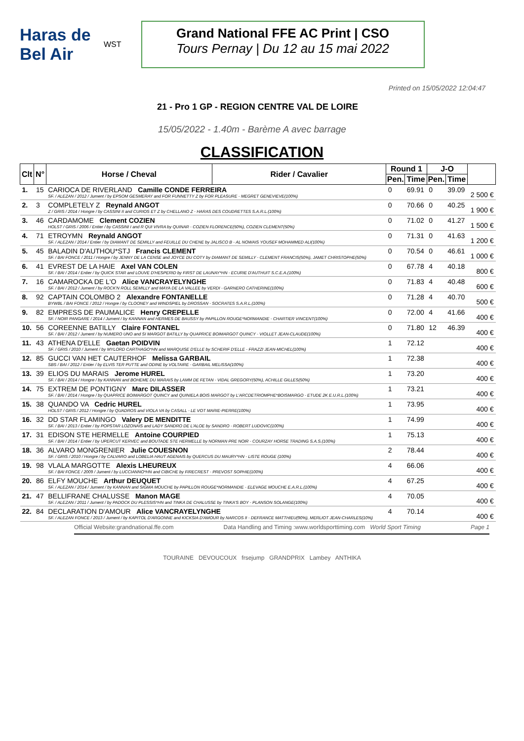Haras de Bel Air
WST
Grand National FFE AC Print | CSO
Tours Pernay | Du 12 au 15 mai 2022
Printed on 15/05/2022 12:04:47
21 - Pro 1 GP - REGION CENTRE VAL DE LOIRE
15/05/2022 - 1.40m - Barème A avec barrage
CLASSIFICATION
| Clt | N° | Horse / Cheval | Rider / Cavalier | Round 1 | | J-O | | |
| --- | --- | --- | --- | --- | --- | --- | --- | --- |
| | | | | Pen. | Time | Pen. | Time | |
| 1. | 15 | CARIOCA DE RIVERLAND Camille CONDE FERREIRA SF. / ALEZAN / 2012 / Jument / by EPSOM GESMERAY and FOR FUNNETTY Z by FOR PLEASURE - MEGRET GENEVIEVE(100%) | | 0 | 69.91 | 0 | 39.09 | 2 500 € |
| 2. | 3 | COMPLETELY Z Reynald ANGOT Z / GRIS / 2014 / Hongre / by CASSINI II and CURIOS ET Z by CHELLANO Z - HARAS DES COUDRETTES S.A.R.L.(100%) | | 0 | 70.66 | 0 | 40.25 | 1 900 € |
| 3. | 46 | CARDAMOME Clement COZIEN HOLST / GRIS / 2006 / Entier / by CASSINI I and R QUI VIVRA by QUINAR - COZIEN FLORENCE(50%), COZIEN CLEMENT(50%) | | 0 | 71.02 | 0 | 41.27 | 1 500 € |
| 4. | 71 | ETROYMN Reynald ANGOT SF. / ALEZAN / 2014 / Entier / by DIAMANT DE SEMILLY and FEUILLE DU CHENE by JALISCO B - AL NOWAIS YOUSEF MOHAMMED ALI(100%) | | 0 | 71.31 | 0 | 41.63 | 1 200 € |
| 5. | 45 | BALADIN D'AUTHOU*STJ Francis CLEMENT SF. / BAI FONCE / 2011 / Hongre / by JENNY DE LA CENSE and JOYCE DU COTY by DIAMANT DE SEMILLY - CLEMENT FRANCIS(50%), JAMET CHRISTOPHE(50%) | | 0 | 70.54 | 0 | 46.61 | 1 000 € |
| 6. | 41 | EVREST DE LA HAIE Axel VAN COLEN SF. / BAI / 2014 / Entier / by QUICK STAR and LOUVE D'HESPERID by FIRST DE LAUNAY*HN - ECURIE D'AUTHUIT S.C.E.A.(100%) | | 0 | 67.78 | 4 | 40.18 | 800 € |
| 7. | 16 | CAMAROCKA DE L'O Alice VANCRAYELYNGHE SF. / BAI / 2012 / Jument / by ROCK'N ROLL SEMILLY and MAYA DE LA VALLEE by VERDI - GARNERO CATHERINE(100%) | | 0 | 71.83 | 4 | 40.48 | 600 € |
| 8. | 92 | CAPTAIN COLOMBO 2 Alexandre FONTANELLE BYWBL / BAI FONCE / 2012 / Hongre / by CLOONEY and WINDSPIEL by DROSSAN - SOCRATES S.A.R.L.(100%) | | 0 | 71.28 | 4 | 40.70 | 500 € |
| 9. | 82 | EMPRESS DE PAUMALICE Henry CREPELLE SF. / NOIR PANGARE / 2014 / Jument / by KANNAN and HERMES DE BAUSSY by PAPILLON ROUGE*NORMANDIE - CHARTIER VINCENT(100%) | | 0 | 72.00 | 4 | 41.66 | 400 € |
| 10. | 56 | COREENNE BATILLY Claire FONTANEL SF. / BAI / 2012 / Jument / by NUMERO UNO and SI MARGOT BATILLY by QUAPRICE BOIMARGOT QUINCY - VIOLLET JEAN-CLAUDE(100%) | | 0 | 71.80 | 12 | 46.39 | 400 € |
| 11. | 43 | ATHENA D'ELLE Gaetan POIDVIN SF. / GRIS / 2010 / Jument / by MYLORD CARTHAGO*HN and MARQUISE D'ELLE by SCHERIF D'ELLE - FRAZZI JEAN-MICHEL(100%) | | 1 | 72.12 | | | 400 € |
| 12. | 85 | GUCCI VAN HET CAUTERHOF Melissa GARBAIL SBS / BAI / 2012 / Entier / by ELVIS TER PUTTE and ODINE by VOLTAIRE - GARBAIL MELISSA(100%) | | 1 | 72.38 | | | 400 € |
| 13. | 39 | ELIOS DU MARAIS Jerome HUREL SF. / BAI / 2014 / Hongre / by KANNAN and BOHEME DU MARAIS by LAMM DE FETAN - VIDAL GREGORY(50%), ACHILLE GILLES(50%) | | 1 | 73.20 | | | 400 € |
| 14. | 75 | EXTREM DE PONTIGNY Marc DILASSER SF. / BAI / 2014 / Hongre / by QUAPRICE BOIMARGOT QUINCY and QUINIELA BOIS MARGOT by L'ARCDETRIOMPHE*BOISMARGO - ETUDE 2K E.U.R.L.(100%) | | 1 | 73.21 | | | 400 € |
| 15. | 38 | QUANDO VA Cedric HUREL HOLST / GRIS / 2012 / Hongre / by QUADROS and VIOLA VA by CASALL - LE VOT MARIE-PIERRE(100%) | | 1 | 73.95 | | | 400 € |
| 16. | 32 | DD STAR FLAMINGO Valery DE MENDITTE SF. / BAI / 2013 / Entier / by POPSTAR LOZONAIS and LADY SANDRO DE L'ALOE by SANDRO - ROBERT LUDOVIC(100%) | | 1 | 74.99 | | | 400 € |
| 17. | 31 | EDISON STE HERMELLE Antoine COURPIED SF. / BAI / 2014 / Entier / by UPERCUT KERVEC and BOUTADE STE HERMELLE by NORMAN PRE NOIR - COURZAY HORSE TRADING S.A.S.(100%) | | 1 | 75.13 | | | 400 € |
| 18. | 36 | ALVARO MONGRENIER Julie COUESNON SF. / GRIS / 2010 / Hongre / by CALVARO and LOBELIA HAUT AGENAIS by QUERCUS DU MAURY*HN - LISTE ROUGE (100%) | | 2 | 78.44 | | | 400 € |
| 19. | 98 | VLALA MARGOTTE Alexis LHEUREUX SF. / BAI FONCE / 2009 / Jument / by LUCCIANNO*HN and CIBICHE by FIRECREST - PREVOST SOPHIE(100%) | | 4 | 66.06 | | | 400 € |
| 20. | 86 | ELFY MOUCHE Arthur DEUQUET SF. / ALEZAN / 2014 / Jument / by KANNAN and SIGMA MOUCHE by PAPILLON ROUGE*NORMANDIE - ELEVAGE MOUCHE E.A.R.L.(100%) | | 4 | 67.25 | | | 400 € |
| 21. | 47 | BELLIFRANE CHALUSSE Manon MAGE SF. / ALEZAN / 2011 / Jument / by PADOCK DU PLESSIS*HN and TINKA DE CHALUSSE by TINKA'S BOY - PLANSON SOLANGE(100%) | | 4 | 70.05 | | | 400 € |
| 22. | 84 | DECLARATION D'AMOUR Alice VANCRAYELYNGHE SF. / ALEZAN FONCE / 2013 / Jument / by KAPITOL D'ARGONNE and KICKSIA D'AMOUR by NARCOS II - DEFRANCE MATTHIEU(90%), MERLIOT JEAN-CHARLES(10%) | | 4 | 70.14 | | | 400 € |
Official Website:grandnational.ffe.com Data Handling and Timing :www.worldsporttiming.com World Sport Timing Page 1
TOURAINE DEVOUCOUX frsejump GRANDPRIX Lambey ANTHIKA